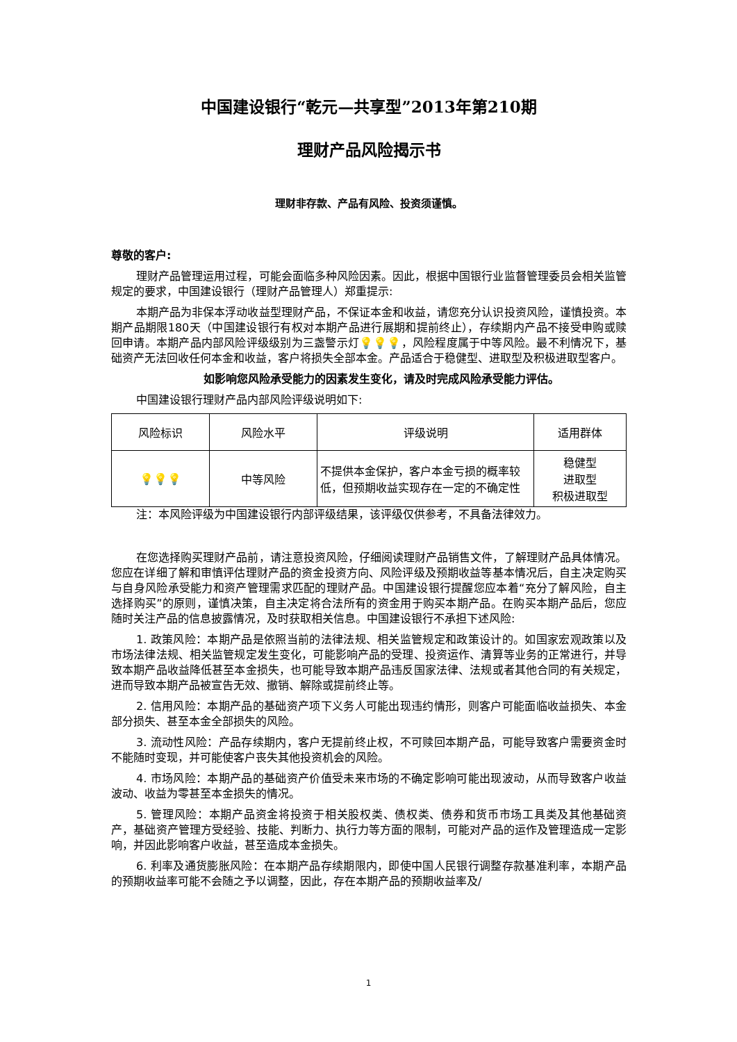中国建设银行“乾元—共享型”2013年第210期
理财产品风险揭示书
理财非存款、产品有风险、投资须谨慎。
尊敬的客户:
理财产品管理运用过程，可能会面临多种风险因素。因此，根据中国银行业监督管理委员会相关监管规定的要求，中国建设银行（理财产品管理人）郑重提示:
本期产品为非保本浮动收益型理财产品，不保证本金和收益，请您充分认识投资风险，谨慎投资。本期产品期限180天（中国建设银行有权对本期产品进行展期和提前终止），存续期内产品不接受申购或赎回申请。本期产品内部风险评级级别为三盏警示灯💡💡💡，风险程度属于中等风险。最不利情况下，基础资产无法回收任何本金和收益，客户将损失全部本金。产品适合于稳健型、进取型及积极进取型客户。
如影响您风险承受能力的因素发生变化，请及时完成风险承受能力评估。
中国建设银行理财产品内部风险评级说明如下:
| 风险标识 | 风险水平 | 评级说明 | 适用群体 |
| --- | --- | --- | --- |
| 💡💡💡 | 中等风险 | 不提供本金保护，客户本金亏损的概率较低，但预期收益实现存在一定的不确定性 | 稳健型 进取型 积极进取型 |
注：本风险评级为中国建设银行内部评级结果，该评级仅供参考，不具备法律效力。
在您选择购买理财产品前，请注意投资风险，仔细阅读理财产品销售文件，了解理财产品具体情况。您应在详细了解和审慎评估理财产品的资金投资方向、风险评级及预期收益等基本情况后，自主决定购买与自身风险承受能力和资产管理需求匹配的理财产品。中国建设银行提醒您应本着“充分了解风险，自主选择购买”的原则，谨慎决策，自主决定将合法所有的资金用于购买本期产品。在购买本期产品后，您应随时关注产品的信息披露情况，及时获取相关信息。中国建设银行不承担下述风险:
1. 政策风险：本期产品是依照当前的法律法规、相关监管规定和政策设计的。如国家宏观政策以及市场法律法规、相关监管规定发生变化，可能影响产品的受理、投资运作、清算等业务的正常进行，并导致本期产品收益降低甚至本金损失，也可能导致本期产品违反国家法律、法规或者其他合同的有关规定，进而导致本期产品被宣告无效、撤销、解除或提前终止等。
2. 信用风险：本期产品的基础资产项下义务人可能出现违约情形，则客户可能面临收益损失、本金部分损失、甚至本金全部损失的风险。
3. 流动性风险：产品存续期内，客户无提前终止权，不可赎回本期产品，可能导致客户需要资金时不能随时变现，并可能使客户丧失其他投资机会的风险。
4. 市场风险：本期产品的基础资产价值受未来市场的不确定影响可能出现波动，从而导致客户收益波动、收益为零甚至本金损失的情况。
5. 管理风险：本期产品资金将投资于相关股权类、债权类、债券和货币市场工具类及其他基础资产，基础资产管理方受经验、技能、判断力、执行力等方面的限制，可能对产品的运作及管理造成一定影响，并因此影响客户收益，甚至造成本金损失。
6. 利率及通货膨胀风险：在本期产品存续期限内，即使中国人民银行调整存款基准利率，本期产品的预期收益率可能不会随之予以调整，因此，存在本期产品的预期收益率及/
1